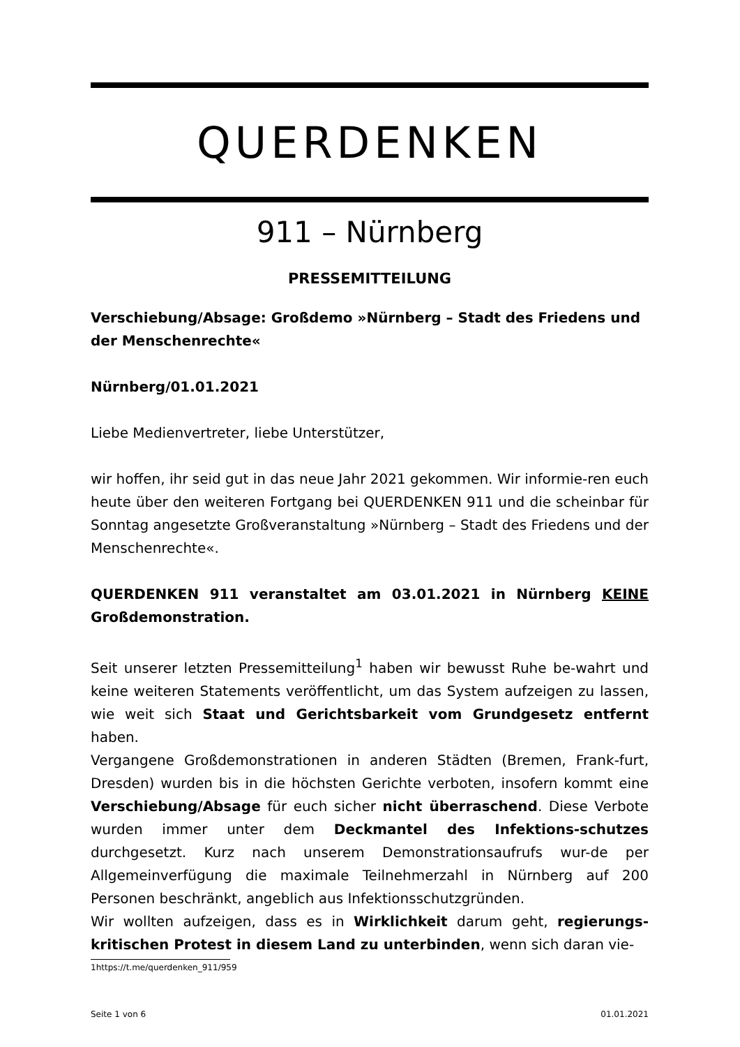QUERDENKEN
911 – Nürnberg
PRESSEMITTEILUNG
Verschiebung/Absage: Großdemo »Nürnberg – Stadt des Friedens und der Menschenrechte«
Nürnberg/01.01.2021
Liebe Medienvertreter, liebe Unterstützer,
wir hoffen, ihr seid gut in das neue Jahr 2021 gekommen. Wir informie-ren euch heute über den weiteren Fortgang bei QUERDENKEN 911 und die scheinbar für Sonntag angesetzte Großveranstaltung »Nürnberg – Stadt des Friedens und der Menschenrechte«.
QUERDENKEN 911 veranstaltet am 03.01.2021 in Nürnberg KEINE Großdemonstration.
Seit unserer letzten Pressemitteilung<sup>1</sup> haben wir bewusst Ruhe be-wahrt und keine weiteren Statements veröffentlicht, um das System aufzeigen zu lassen, wie weit sich Staat und Gerichtsbarkeit vom Grundgesetz entfernt haben.
Vergangene Großdemonstrationen in anderen Städten (Bremen, Frank-furt, Dresden) wurden bis in die höchsten Gerichte verboten, insofern kommt eine Verschiebung/Absage für euch sicher nicht überraschend. Diese Verbote wurden immer unter dem Deckmantel des Infektions-schutzes durchgesetzt. Kurz nach unserem Demonstrationsaufrufs wur-de per Allgemeinverfügung die maximale Teilnehmerzahl in Nürnberg auf 200 Personen beschränkt, angeblich aus Infektionsschutzgründen.
Wir wollten aufzeigen, dass es in Wirklichkeit darum geht, regierungs-kritischen Protest in diesem Land zu unterbinden, wenn sich daran vie-
1https://t.me/querdenken_911/959
Seite 1 von 6 01.01.2021